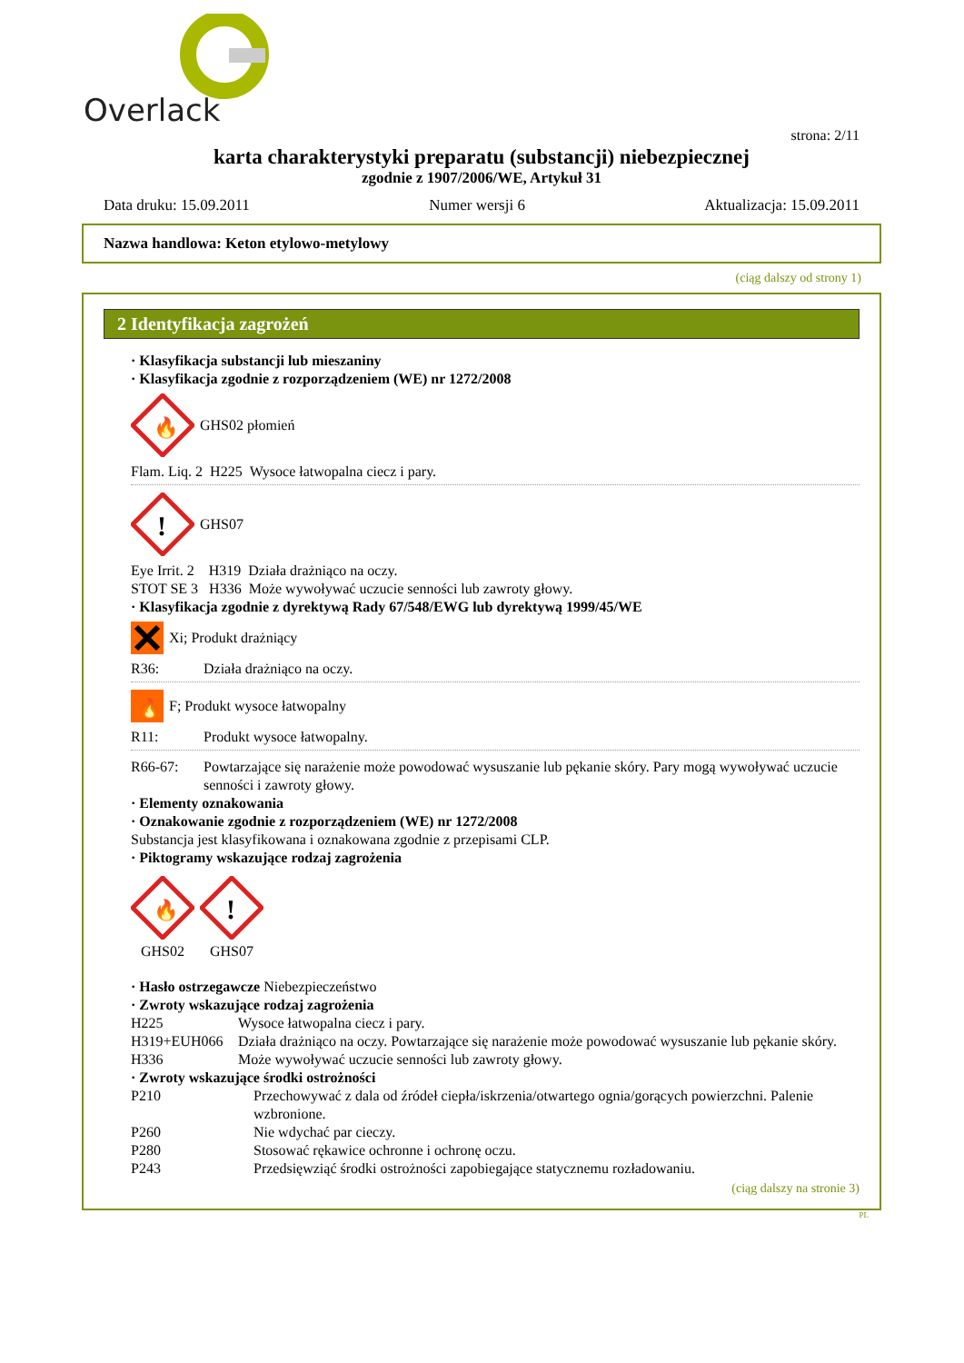Overlack
strona: 2/11
karta charakterystyki preparatu (substancji) niebezpiecznej
zgodnie z 1907/2006/WE, Artykuł 31
Data druku: 15.09.2011 Numer wersji 6 Aktualizacja: 15.09.2011
Nazwa handlowa: Keton etylowo-metylowy
(ciąg dalszy od strony 1)
2 Identyfikacja zagrożeń
· Klasyfikacja substancji lub mieszaniny
· Klasyfikacja zgodnie z rozporządzeniem (WE) nr 1272/2008
🔥
GHS02 płomień
Flam. Liq. 2 H225 Wysoce łatwopalna ciecz i pary.
!
GHS07
Eye Irrit. 2 H319 Działa drażniąco na oczy.
STOT SE 3 H336 Może wywoływać uczucie senności lub zawroty głowy.
· Klasyfikacja zgodnie z dyrektywą Rady 67/548/EWG lub dyrektywą 1999/45/WE
Xi; Produkt drażniący
R36: Działa drażniąco na oczy.
🔥
F; Produkt wysoce łatwopalny
R11: Produkt wysoce łatwopalny.
R66-67: Powtarzające się narażenie może powodować wysuszanie lub pękanie skóry. Pary mogą wywoływać uczucie senności i zawroty głowy.
· Elementy oznakowania
· Oznakowanie zgodnie z rozporządzeniem (WE) nr 1272/2008
Substancja jest klasyfikowana i oznakowana zgodnie z przepisami CLP.
· Piktogramy wskazujące rodzaj zagrożenia
🔥
GHS02
!
GHS07
· Hasło ostrzegawcze Niebezpieczeństwo
· Zwroty wskazujące rodzaj zagrożenia
H225 Wysoce łatwopalna ciecz i pary.
H319+EUH066 Działa drażniąco na oczy. Powtarzające się narażenie może powodować wysuszanie lub pękanie skóry.
H336 Może wywoływać uczucie senności lub zawroty głowy.
· Zwroty wskazujące środki ostrożności
P210 Przechowywać z dala od źródeł ciepła/iskrzenia/otwartego ognia/gorących powierzchni. Palenie wzbronione.
P260 Nie wdychać par cieczy.
P280 Stosować rękawice ochronne i ochronę oczu.
P243 Przedsięwziąć środki ostrożności zapobiegające statycznemu rozładowaniu.
(ciąg dalszy na stronie 3)
PL